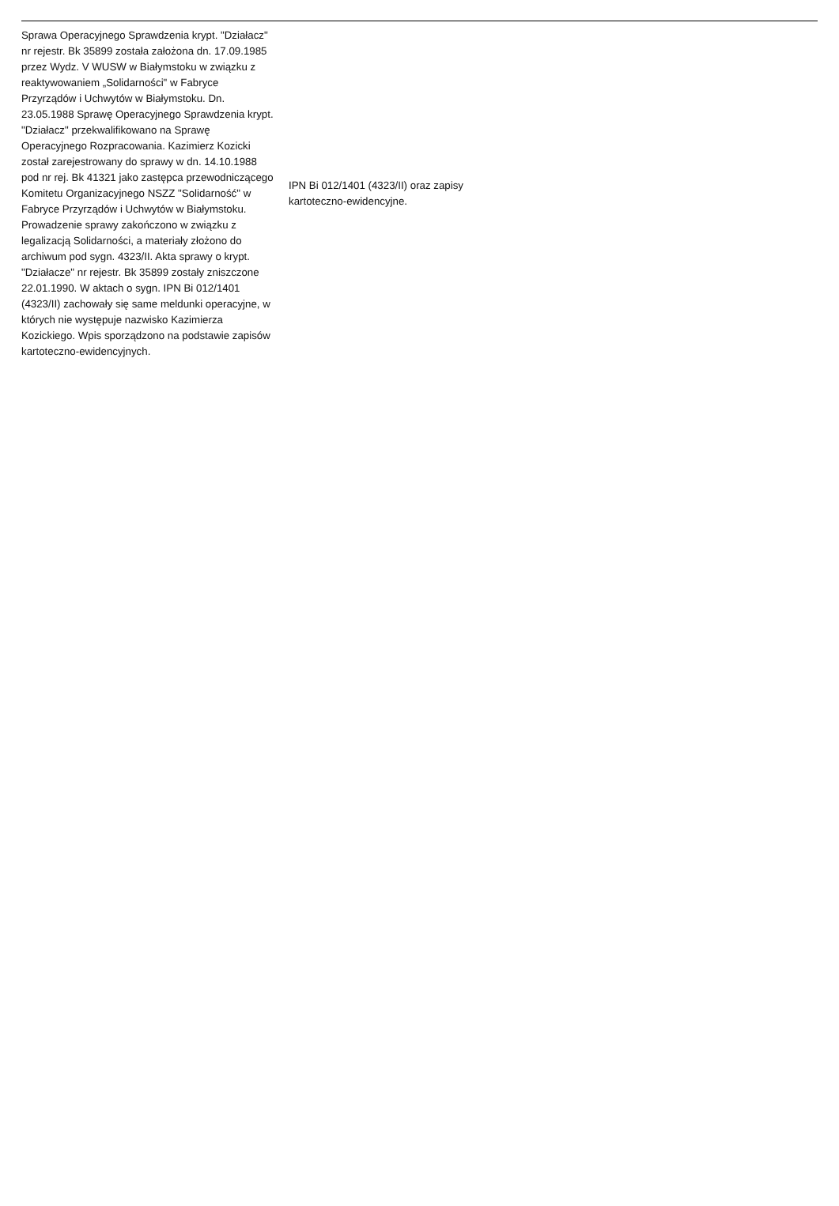| Sprawa Operacyjnego Sprawdzenia krypt. "Działacz" nr rejestr. Bk 35899 została założona dn. 17.09.1985 przez Wydz. V WUSW w Białymstoku w związku z reaktywowaniem „Solidarności" w Fabryce Przyrządów i Uchwytów w Białymstoku. Dn. 23.05.1988 Sprawę Operacyjnego Sprawdzenia krypt. "Działacz" przekwalifikowano na Sprawę Operacyjnego Rozpracowania. Kazimierz Kozicki został zarejestrowany do sprawy w dn. 14.10.1988 pod nr rej. Bk 41321 jako zastępca przewodniczącego Komitetu Organizacyjnego NSZZ "Solidarność" w Fabryce Przyrządów i Uchwytów w Białymstoku. Prowadzenie sprawy zakończono w związku z legalizacją Solidarności, a materiały złożono do archiwum pod sygn. 4323/II. Akta sprawy o krypt. "Działacze" nr rejestr. Bk 35899 zostały zniszczone 22.01.1990. W aktach o sygn. IPN Bi 012/1401 (4323/II) zachowały się same meldunki operacyjne, w których nie występuje nazwisko Kazimierza Kozickiego. Wpis sporządzono na podstawie zapisów kartoteczno-ewidencyjnych. | IPN Bi 012/1401 (4323/II) oraz zapisy kartoteczno-ewidencyjne. |